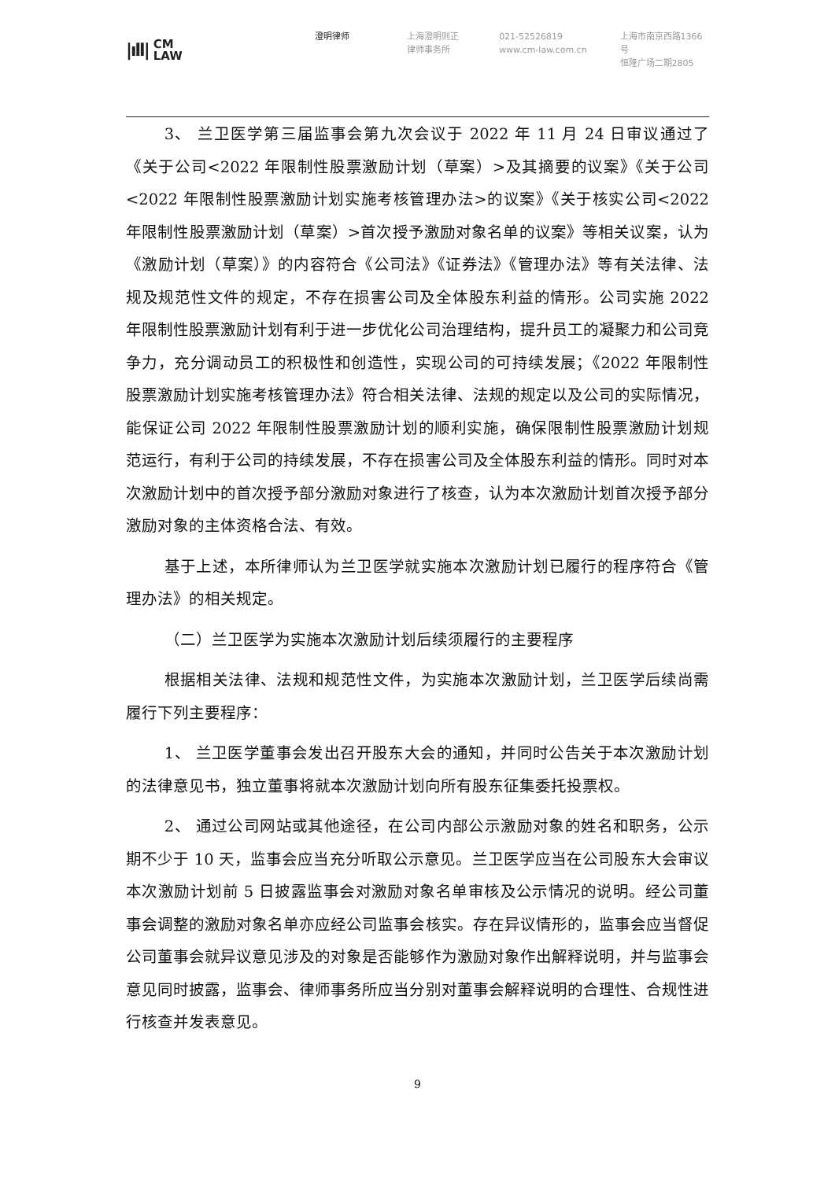|ıll| CM
LAW
澄明律师 上海澄明则正
律师事务所
021-52526819
www.cm-law.com.cn
上海市南京西路1366号
恒隆广场二期2805
3、 兰卫医学第三届监事会第九次会议于 2022 年 11 月 24 日审议通过了《关于公司<2022 年限制性股票激励计划（草案）>及其摘要的议案》《关于公司<2022 年限制性股票激励计划实施考核管理办法>的议案》《关于核实公司<2022 年限制性股票激励计划（草案）>首次授予激励对象名单的议案》等相关议案，认为《激励计划（草案）》的内容符合《公司法》《证券法》《管理办法》等有关法律、法规及规范性文件的规定，不存在损害公司及全体股东利益的情形。公司实施 2022 年限制性股票激励计划有利于进一步优化公司治理结构，提升员工的凝聚力和公司竞争力，充分调动员工的积极性和创造性，实现公司的可持续发展；《2022 年限制性股票激励计划实施考核管理办法》符合相关法律、法规的规定以及公司的实际情况，能保证公司 2022 年限制性股票激励计划的顺利实施，确保限制性股票激励计划规范运行，有利于公司的持续发展，不存在损害公司及全体股东利益的情形。同时对本次激励计划中的首次授予部分激励对象进行了核查，认为本次激励计划首次授予部分激励对象的主体资格合法、有效。
基于上述，本所律师认为兰卫医学就实施本次激励计划已履行的程序符合《管理办法》的相关规定。
（二）兰卫医学为实施本次激励计划后续须履行的主要程序
根据相关法律、法规和规范性文件，为实施本次激励计划，兰卫医学后续尚需履行下列主要程序：
1、 兰卫医学董事会发出召开股东大会的通知，并同时公告关于本次激励计划的法律意见书，独立董事将就本次激励计划向所有股东征集委托投票权。
2、 通过公司网站或其他途径，在公司内部公示激励对象的姓名和职务，公示期不少于 10 天，监事会应当充分听取公示意见。兰卫医学应当在公司股东大会审议本次激励计划前 5 日披露监事会对激励对象名单审核及公示情况的说明。经公司董事会调整的激励对象名单亦应经公司监事会核实。存在异议情形的，监事会应当督促公司董事会就异议意见涉及的对象是否能够作为激励对象作出解释说明，并与监事会意见同时披露，监事会、律师事务所应当分别对董事会解释说明的合理性、合规性进行核查并发表意见。
9